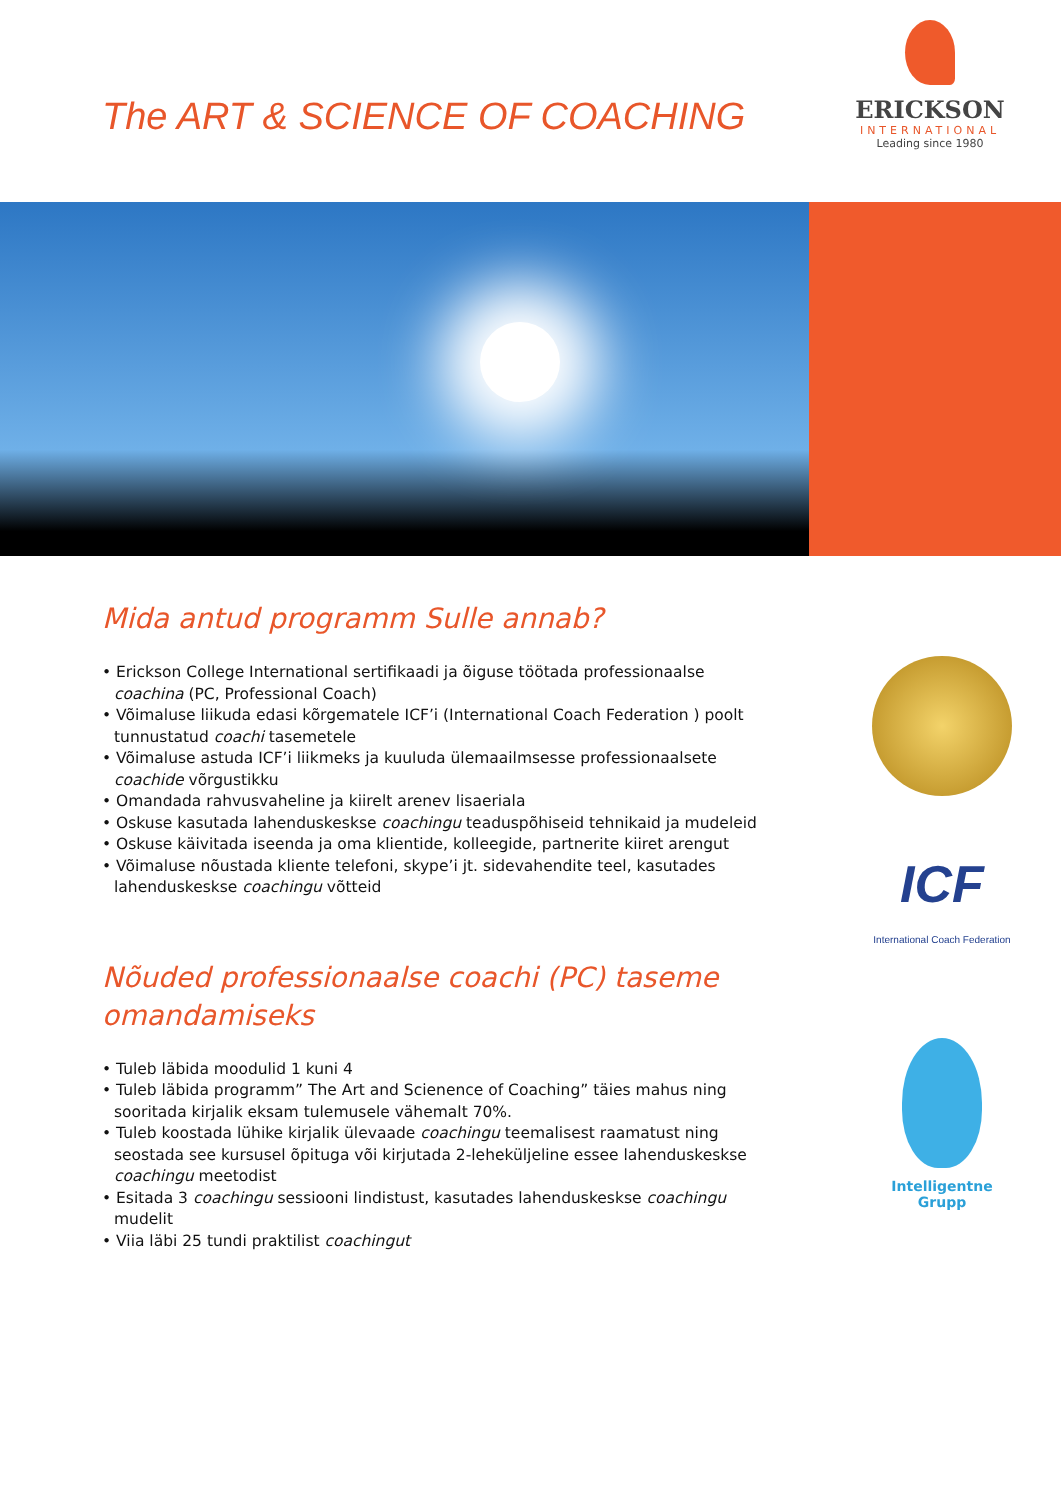The ART & SCIENCE OF COACHING
ERICKSON
INTERNATIONAL
Leading since 1980
Mida antud programm Sulle annab?
• Erickson College International sertifikaadi ja õiguse töötada professionaalse coachina (PC, Professional Coach)
• Võimaluse liikuda edasi kõrgematele ICF’i (International Coach Federation ) poolt tunnustatud coachi tasemetele
• Võimaluse astuda ICF’i liikmeks ja kuuluda ülemaailmsesse professionaalsete coachide võrgustikku
• Omandada rahvusvaheline ja kiirelt arenev lisaeriala
• Oskuse kasutada lahenduskeskse coachingu teaduspõhiseid tehnikaid ja mudeleid
• Oskuse käivitada iseenda ja oma klientide, kolleegide, partnerite kiiret arengut
• Võimaluse nõustada kliente telefoni, skype’i jt. sidevahendite teel, kasutades lahenduskeskse coachingu võtteid
Nõuded professionaalse coachi (PC) taseme omandamiseks
• Tuleb läbida moodulid 1 kuni 4
• Tuleb läbida programm” The Art and Scienence of Coaching” täies mahus ning sooritada kirjalik eksam tulemusele vähemalt 70%.
• Tuleb koostada lühike kirjalik ülevaade coachingu teemalisest raamatust ning seostada see kursusel õpituga või kirjutada 2-leheküljeline essee lahenduskeskse coachingu meetodist
• Esitada 3 coachingu sessiooni lindistust, kasutades lahenduskeskse coachingu mudelit
• Viia läbi 25 tundi praktilist coachingut
ICF
International Coach Federation
Intelligentne
Grupp